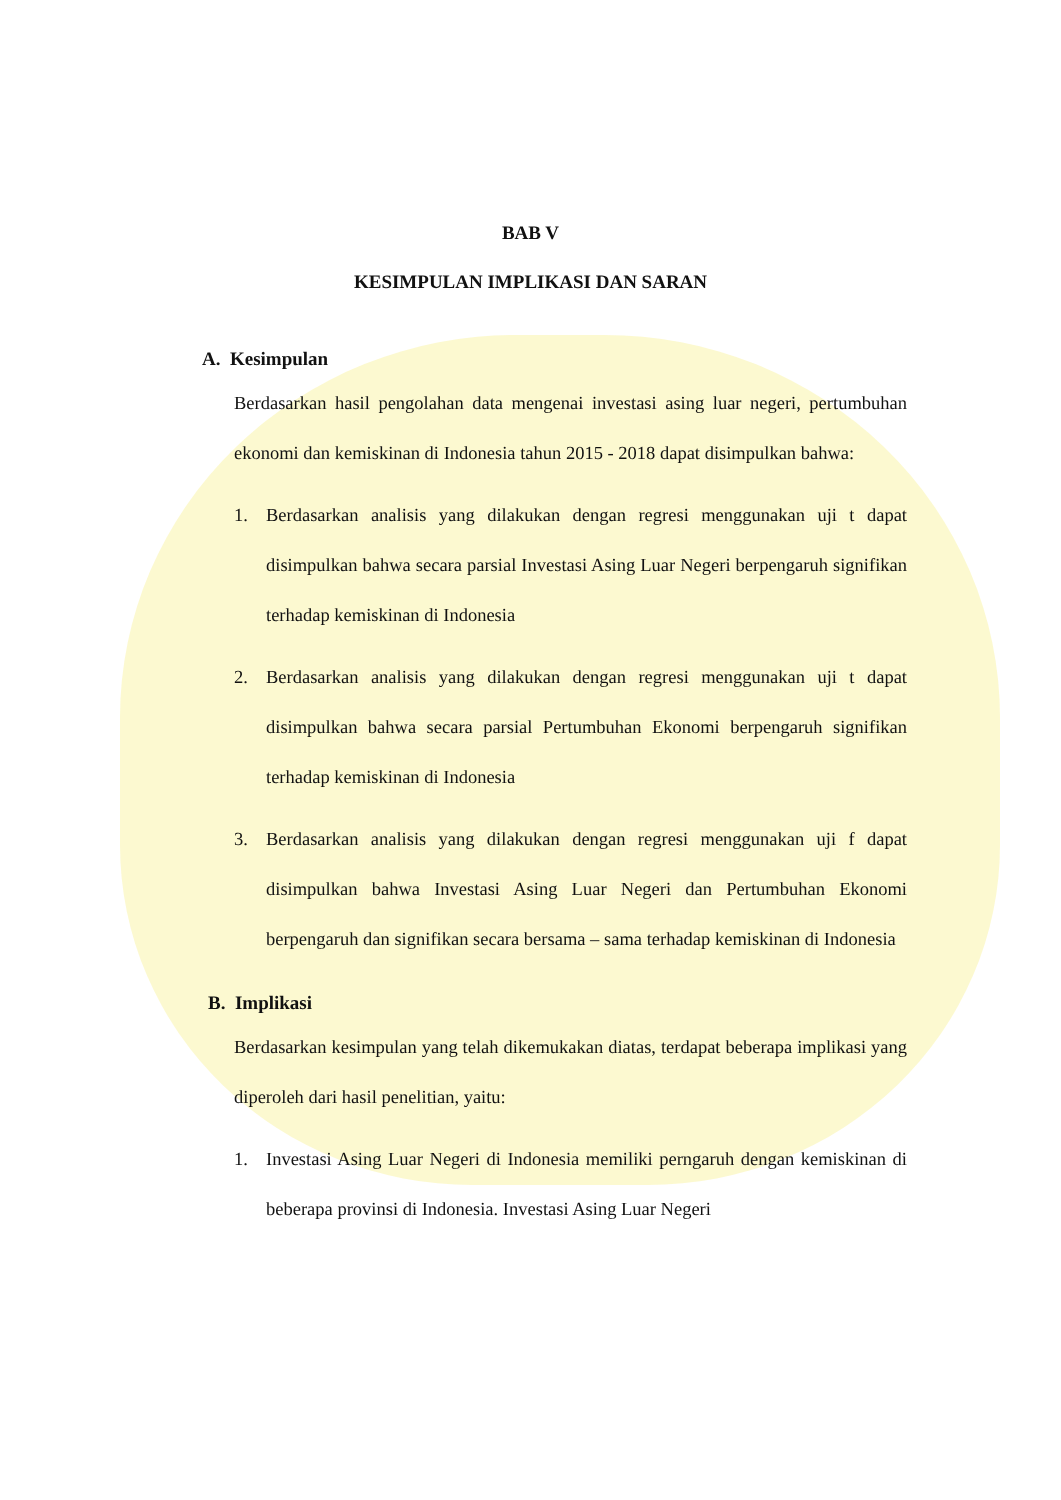BAB V
KESIMPULAN IMPLIKASI DAN SARAN
A. Kesimpulan
Berdasarkan hasil pengolahan data mengenai investasi asing luar negeri, pertumbuhan ekonomi dan kemiskinan di Indonesia tahun 2015 - 2018 dapat disimpulkan bahwa:
1. Berdasarkan analisis yang dilakukan dengan regresi menggunakan uji t dapat disimpulkan bahwa secara parsial Investasi Asing Luar Negeri berpengaruh signifikan terhadap kemiskinan di Indonesia
2. Berdasarkan analisis yang dilakukan dengan regresi menggunakan uji t dapat disimpulkan bahwa secara parsial Pertumbuhan Ekonomi berpengaruh signifikan terhadap kemiskinan di Indonesia
3. Berdasarkan analisis yang dilakukan dengan regresi menggunakan uji f dapat disimpulkan bahwa Investasi Asing Luar Negeri dan Pertumbuhan Ekonomi berpengaruh dan signifikan secara bersama – sama terhadap kemiskinan di Indonesia
B. Implikasi
Berdasarkan kesimpulan yang telah dikemukakan diatas, terdapat beberapa implikasi yang diperoleh dari hasil penelitian, yaitu:
1. Investasi Asing Luar Negeri di Indonesia memiliki perngaruh dengan kemiskinan di beberapa provinsi di Indonesia. Investasi Asing Luar Negeri